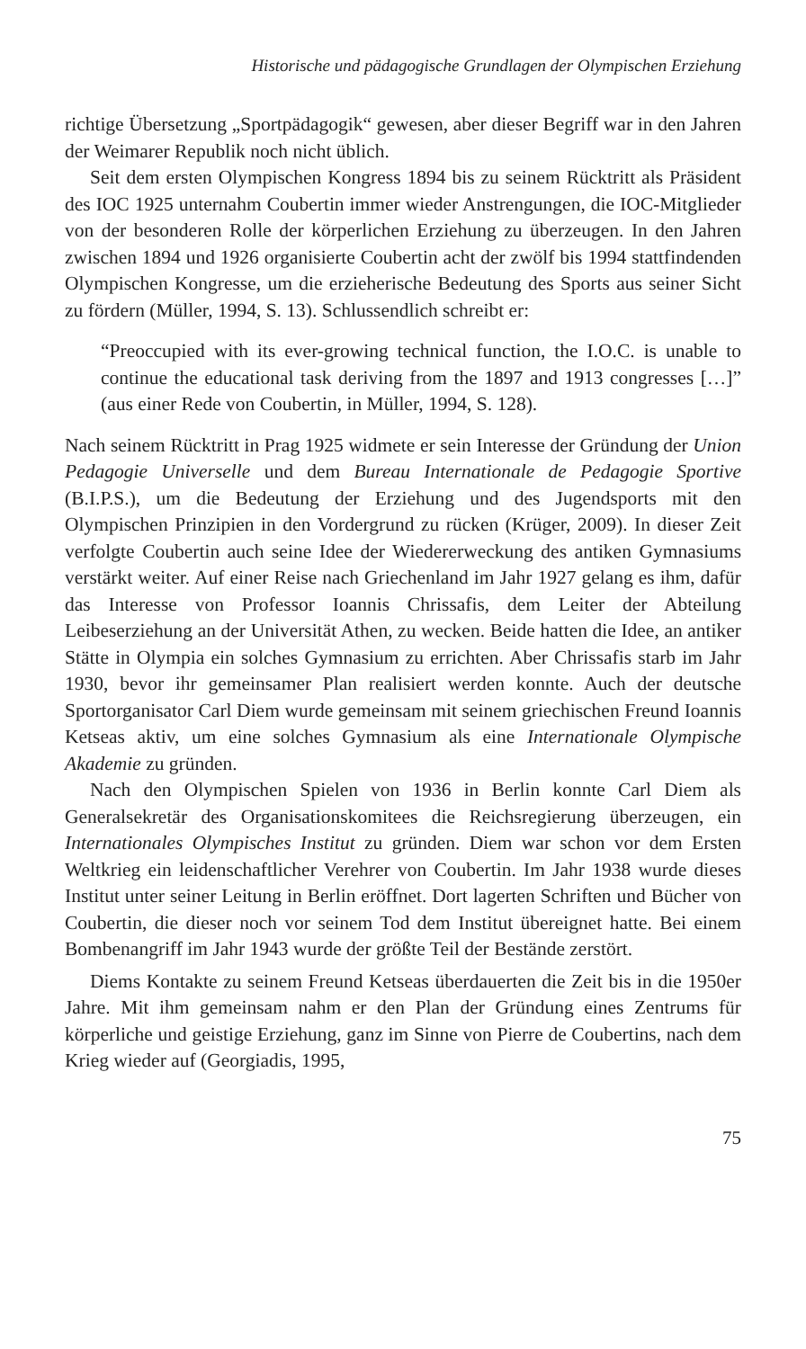Historische und pädagogische Grundlagen der Olympischen Erziehung
richtige Übersetzung „Sportpädagogik“ gewesen, aber dieser Begriff war in den Jahren der Weimarer Republik noch nicht üblich.
Seit dem ersten Olympischen Kongress 1894 bis zu seinem Rücktritt als Präsident des IOC 1925 unternahm Coubertin immer wieder Anstrengungen, die IOC-Mitglieder von der besonderen Rolle der körperlichen Erziehung zu überzeugen. In den Jahren zwischen 1894 und 1926 organisierte Coubertin acht der zwölf bis 1994 stattfindenden Olympischen Kongresse, um die erzieherische Bedeutung des Sports aus seiner Sicht zu fördern (Müller, 1994, S. 13). Schlussendlich schreibt er:
“Preoccupied with its ever-growing technical function, the I.O.C. is unable to continue the educational task deriving from the 1897 and 1913 congresses […]” (aus einer Rede von Coubertin, in Müller, 1994, S. 128).
Nach seinem Rücktritt in Prag 1925 widmete er sein Interesse der Gründung der Union Pedagogie Universelle und dem Bureau Internationale de Pedagogie Sportive (B.I.P.S.), um die Bedeutung der Erziehung und des Jugendsports mit den Olympischen Prinzipien in den Vordergrund zu rücken (Krüger, 2009). In dieser Zeit verfolgte Coubertin auch seine Idee der Wiedererweckung des antiken Gymnasiums verstärkt weiter. Auf einer Reise nach Griechenland im Jahr 1927 gelang es ihm, dafür das Interesse von Professor Ioannis Chrissafis, dem Leiter der Abteilung Leibeserziehung an der Universität Athen, zu wecken. Beide hatten die Idee, an antiker Stätte in Olympia ein solches Gymnasium zu errichten. Aber Chrissafis starb im Jahr 1930, bevor ihr gemeinsamer Plan realisiert werden konnte. Auch der deutsche Sportorganisator Carl Diem wurde gemeinsam mit seinem griechischen Freund Ioannis Ketseas aktiv, um eine solches Gymnasium als eine Internationale Olympische Akademie zu gründen.
Nach den Olympischen Spielen von 1936 in Berlin konnte Carl Diem als Generalsekretär des Organisationskomitees die Reichsregierung überzeugen, ein Internationales Olympisches Institut zu gründen. Diem war schon vor dem Ersten Weltkrieg ein leidenschaftlicher Verehrer von Coubertin. Im Jahr 1938 wurde dieses Institut unter seiner Leitung in Berlin eröffnet. Dort lagerten Schriften und Bücher von Coubertin, die dieser noch vor seinem Tod dem Institut übereignet hatte. Bei einem Bombenangriff im Jahr 1943 wurde der größte Teil der Bestände zerstört.
Diems Kontakte zu seinem Freund Ketseas überdauerten die Zeit bis in die 1950er Jahre. Mit ihm gemeinsam nahm er den Plan der Gründung eines Zentrums für körperliche und geistige Erziehung, ganz im Sinne von Pierre de Coubertins, nach dem Krieg wieder auf (Georgiadis, 1995,
75